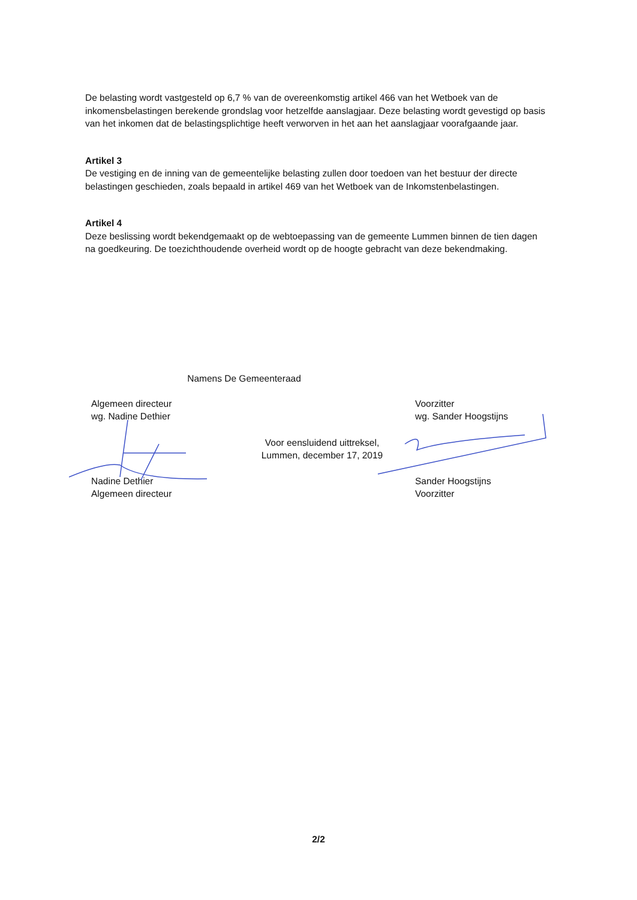De belasting wordt vastgesteld op 6,7 % van de overeenkomstig artikel 466 van het Wetboek van de inkomensbelastingen berekende grondslag voor hetzelfde aanslagjaar. Deze belasting wordt gevestigd op basis van het inkomen dat de belastingsplichtige heeft verworven in het aan het aanslagjaar voorafgaande jaar.
Artikel 3
De vestiging en de inning van de gemeentelijke belasting zullen door toedoen van het bestuur der directe belastingen geschieden, zoals bepaald in artikel 469 van het Wetboek van de Inkomstenbelastingen.
Artikel 4
Deze beslissing wordt bekendgemaakt op de webtoepassing van de gemeente Lummen binnen de tien dagen na goedkeuring. De toezichthoudende overheid wordt op de hoogte gebracht van deze bekendmaking.
Namens De Gemeenteraad
Algemeen directeur
wg. Nadine Dethier
Nadine Dethier
Algemeen directeur
Voor eensluidend uittreksel,
Lummen, december 17, 2019
Voorzitter
wg. Sander Hoogstijns
Sander Hoogstijns
Voorzitter
2/2